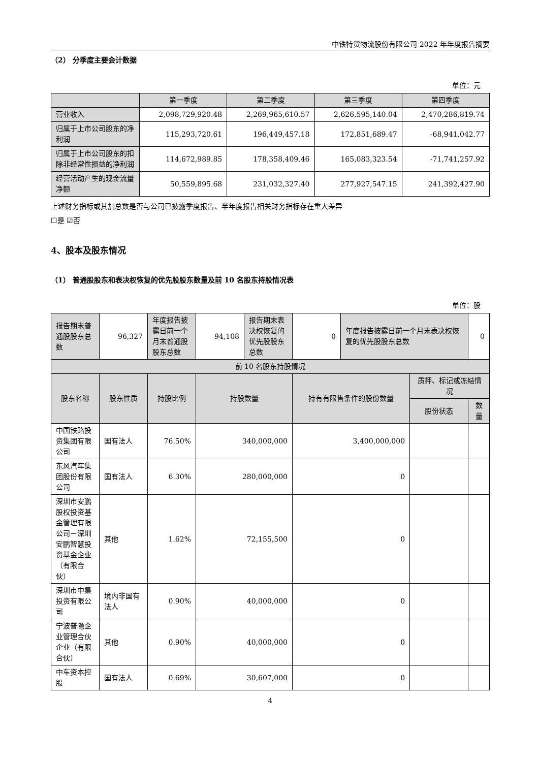中铁特货物流股份有限公司 2022 年年度报告摘要
（2） 分季度主要会计数据
单位：元
| | 第一季度 | 第二季度 | 第三季度 | 第四季度 |
| --- | --- | --- | --- | --- |
| 营业收入 | 2,098,729,920.48 | 2,269,965,610.57 | 2,626,595,140.04 | 2,470,286,819.74 |
| 归属于上市公司股东的净利润 | 115,293,720.61 | 196,449,457.18 | 172,851,689.47 | -68,941,042.77 |
| 归属于上市公司股东的扣除非经常性损益的净利润 | 114,672,989.85 | 178,358,409.46 | 165,083,323.54 | -71,741,257.92 |
| 经营活动产生的现金流量净额 | 50,559,895.68 | 231,032,327.40 | 277,927,547.15 | 241,392,427.90 |
上述财务指标或其加总数是否与公司已披露季度报告、半年度报告相关财务指标存在重大差异
☐是 ☑否
4、股本及股东情况
（1） 普通股股东和表决权恢复的优先股股东数量及前 10 名股东持股情况表
单位：股
| 报告期末普通股股东总数 | 96,327 | 年度报告披露日前一个月末普通股股东总数 | 94,108 | 报告期末表决权恢复的优先股股东总数 | 0 | 年度报告披露日前一个月末表决权恢复的优先股股东总数 | | 0 |
| 前 10 名股东持股情况 | | | | | | | | |
| 股东名称 | 股东性质 | 持股比例 | 持股数量 | | 持有有限售条件的股份数量 | | 质押、标记或冻结情况 | |
| | | | | | | | 股份状态 | 数量 |
| 中国铁路投资集团有限公司 | 国有法人 | 76.50% | 340,000,000 | | 3,400,000,000 | | | |
| 东风汽车集团股份有限公司 | 国有法人 | 6.30% | 280,000,000 | | 0 | | | |
| 深圳市安鹏股权投资基金管理有限公司－深圳安鹏智慧投资基金企业（有限合伙） | 其他 | 1.62% | 72,155,500 | | 0 | | | |
| 深圳市中集投资有限公司 | 境内非国有法人 | 0.90% | 40,000,000 | | 0 | | | |
| 宁波普隐企业管理合伙企业（有限合伙） | 其他 | 0.90% | 40,000,000 | | 0 | | | |
| 中车资本控股 | 国有法人 | 0.69% | 30,607,000 | | 0 | | | |
4